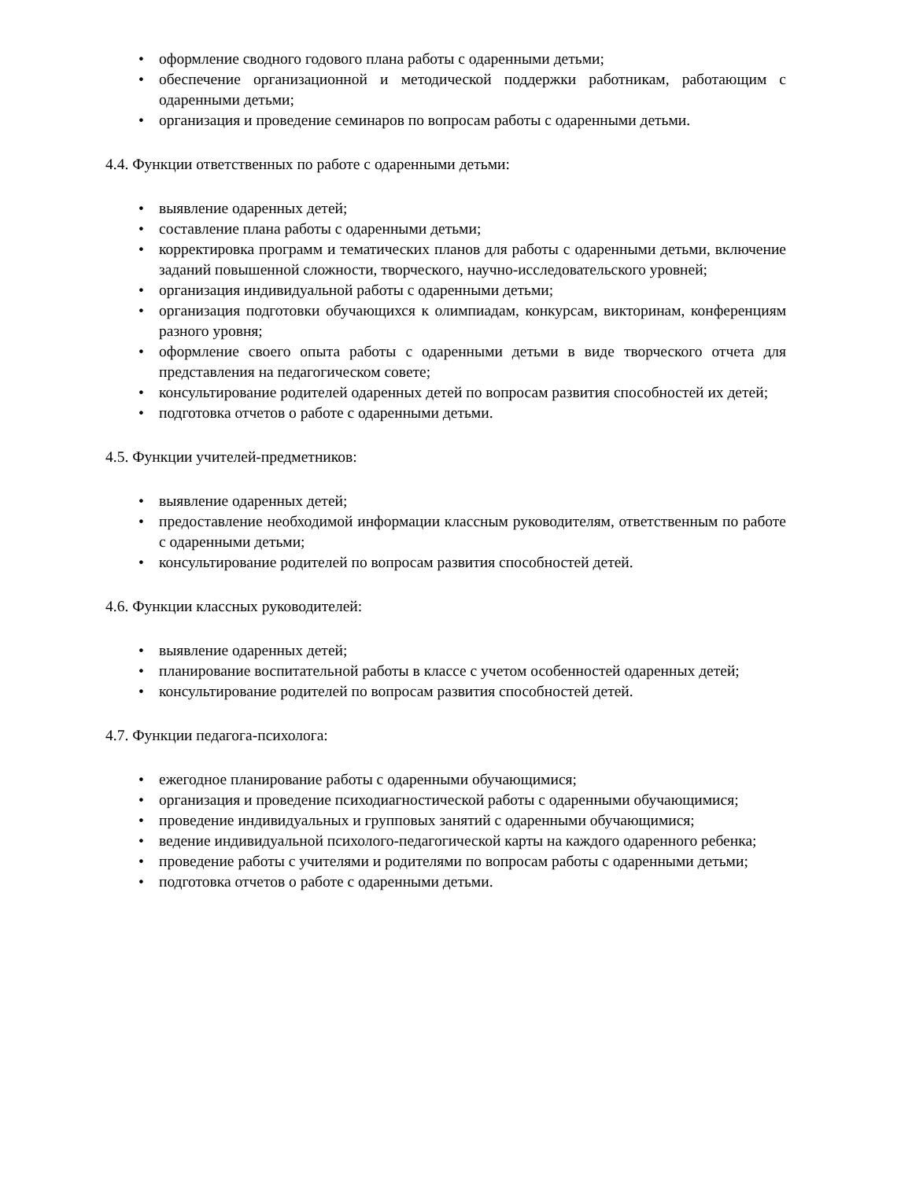• оформление сводного годового плана работы с одаренными детьми;
• обеспечение организационной и методической поддержки работникам, работающим с одаренными детьми;
• организация и проведение семинаров по вопросам работы с одаренными детьми.
4.4. Функции ответственных по работе с одаренными детьми:
• выявление одаренных детей;
• составление плана работы с одаренными детьми;
• корректировка программ и тематических планов для работы с одаренными детьми, включение заданий повышенной сложности, творческого, научно-исследовательского уровней;
• организация индивидуальной работы с одаренными детьми;
• организация подготовки обучающихся к олимпиадам, конкурсам, викторинам, конференциям разного уровня;
• оформление своего опыта работы с одаренными детьми в виде творческого отчета для представления на педагогическом совете;
• консультирование родителей одаренных детей по вопросам развития способностей их детей;
• подготовка отчетов о работе с одаренными детьми.
4.5. Функции учителей-предметников:
• выявление одаренных детей;
• предоставление необходимой информации классным руководителям, ответственным по работе с одаренными детьми;
• консультирование родителей по вопросам развития способностей детей.
4.6. Функции классных руководителей:
• выявление одаренных детей;
• планирование воспитательной работы в классе с учетом особенностей одаренных детей;
• консультирование родителей по вопросам развития способностей детей.
4.7. Функции педагога-психолога:
• ежегодное планирование работы с одаренными обучающимися;
• организация и проведение психодиагностической работы с одаренными обучающимися;
• проведение индивидуальных и групповых занятий с одаренными обучающимися;
• ведение индивидуальной психолого-педагогической карты на каждого одаренного ребенка;
• проведение работы с учителями и родителями по вопросам работы с одаренными детьми;
• подготовка отчетов о работе с одаренными детьми.